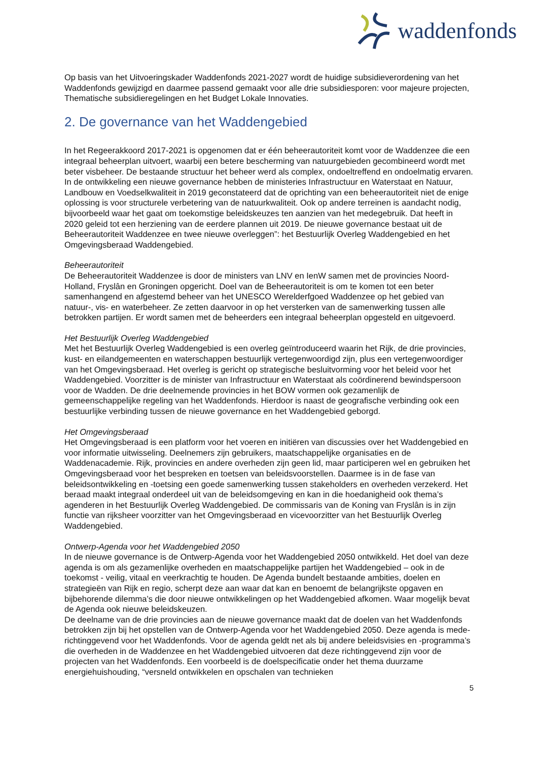waddenfonds
Op basis van het Uitvoeringskader Waddenfonds 2021-2027 wordt de huidige subsidieverordening van het Waddenfonds gewijzigd en daarmee passend gemaakt voor alle drie subsidiesporen: voor majeure projecten, Thematische subsidieregelingen en het Budget Lokale Innovaties.
2. De governance van het Waddengebied
In het Regeerakkoord 2017-2021 is opgenomen dat er één beheerautoriteit komt voor de Waddenzee die een integraal beheerplan uitvoert, waarbij een betere bescherming van natuurgebieden gecombineerd wordt met beter visbeheer. De bestaande structuur het beheer werd als complex, ondoeltreffend en ondoelmatig ervaren. In de ontwikkeling een nieuwe governance hebben de ministeries Infrastructuur en Waterstaat en Natuur, Landbouw en Voedselkwaliteit in 2019 geconstateerd dat de oprichting van een beheerautoriteit niet de enige oplossing is voor structurele verbetering van de natuurkwaliteit. Ook op andere terreinen is aandacht nodig, bijvoorbeeld waar het gaat om toekomstige beleidskeuzes ten aanzien van het medegebruik. Dat heeft in 2020 geleid tot een herziening van de eerdere plannen uit 2019. De nieuwe governance bestaat uit de Beheerautoriteit Waddenzee en twee nieuwe overleggen”: het Bestuurlijk Overleg Waddengebied en het Omgevingsberaad Waddengebied.
Beheerautoriteit
De Beheerautoriteit Waddenzee is door de ministers van LNV en IenW samen met de provincies Noord-Holland, Fryslân en Groningen opgericht. Doel van de Beheerautoriteit is om te komen tot een beter samenhangend en afgestemd beheer van het UNESCO Werelderfgoed Waddenzee op het gebied van natuur-, vis- en waterbeheer. Ze zetten daarvoor in op het versterken van de samenwerking tussen alle betrokken partijen. Er wordt samen met de beheerders een integraal beheerplan opgesteld en uitgevoerd.
Het Bestuurlijk Overleg Waddengebied
Met het Bestuurlijk Overleg Waddengebied is een overleg geïntroduceerd waarin het Rijk, de drie provincies, kust- en eilandgemeenten en waterschappen bestuurlijk vertegenwoordigd zijn, plus een vertegenwoordiger van het Omgevingsberaad. Het overleg is gericht op strategische besluitvorming voor het beleid voor het Waddengebied. Voorzitter is de minister van Infrastructuur en Waterstaat als coördinerend bewindspersoon voor de Wadden. De drie deelnemende provincies in het BOW vormen ook gezamenlijk de gemeenschappelijke regeling van het Waddenfonds. Hierdoor is naast de geografische verbinding ook een bestuurlijke verbinding tussen de nieuwe governance en het Waddengebied geborgd.
Het Omgevingsberaad
Het Omgevingsberaad is een platform voor het voeren en initiëren van discussies over het Waddengebied en voor informatie uitwisseling. Deelnemers zijn gebruikers, maatschappelijke organisaties en de Waddenacademie. Rijk, provincies en andere overheden zijn geen lid, maar participeren wel en gebruiken het Omgevingsberaad voor het bespreken en toetsen van beleidsvoorstellen. Daarmee is in de fase van beleidsontwikkeling en -toetsing een goede samenwerking tussen stakeholders en overheden verzekerd. Het beraad maakt integraal onderdeel uit van de beleidsomgeving en kan in die hoedanigheid ook thema’s agenderen in het Bestuurlijk Overleg Waddengebied. De commissaris van de Koning van Fryslân is in zijn functie van rijksheer voorzitter van het Omgevingsberaad en vicevoorzitter van het Bestuurlijk Overleg Waddengebied.
Ontwerp-Agenda voor het Waddengebied 2050
In de nieuwe governance is de Ontwerp-Agenda voor het Waddengebied 2050 ontwikkeld. Het doel van deze agenda is om als gezamenlijke overheden en maatschappelijke partijen het Waddengebied – ook in de toekomst - veilig, vitaal en veerkrachtig te houden. De Agenda bundelt bestaande ambities, doelen en strategieën van Rijk en regio, scherpt deze aan waar dat kan en benoemt de belangrijkste opgaven en bijbehorende dilemma’s die door nieuwe ontwikkelingen op het Waddengebied afkomen. Waar mogelijk bevat de Agenda ook nieuwe beleidskeuzen.
De deelname van de drie provincies aan de nieuwe governance maakt dat de doelen van het Waddenfonds betrokken zijn bij het opstellen van de Ontwerp-Agenda voor het Waddengebied 2050. Deze agenda is mede-richtinggevend voor het Waddenfonds. Voor de agenda geldt net als bij andere beleidsvisies en -programma’s die overheden in de Waddenzee en het Waddengebied uitvoeren dat deze richtinggevend zijn voor de projecten van het Waddenfonds. Een voorbeeld is de doelspecificatie onder het thema duurzame energiehuishouding, “versneld ontwikkelen en opschalen van technieken
5